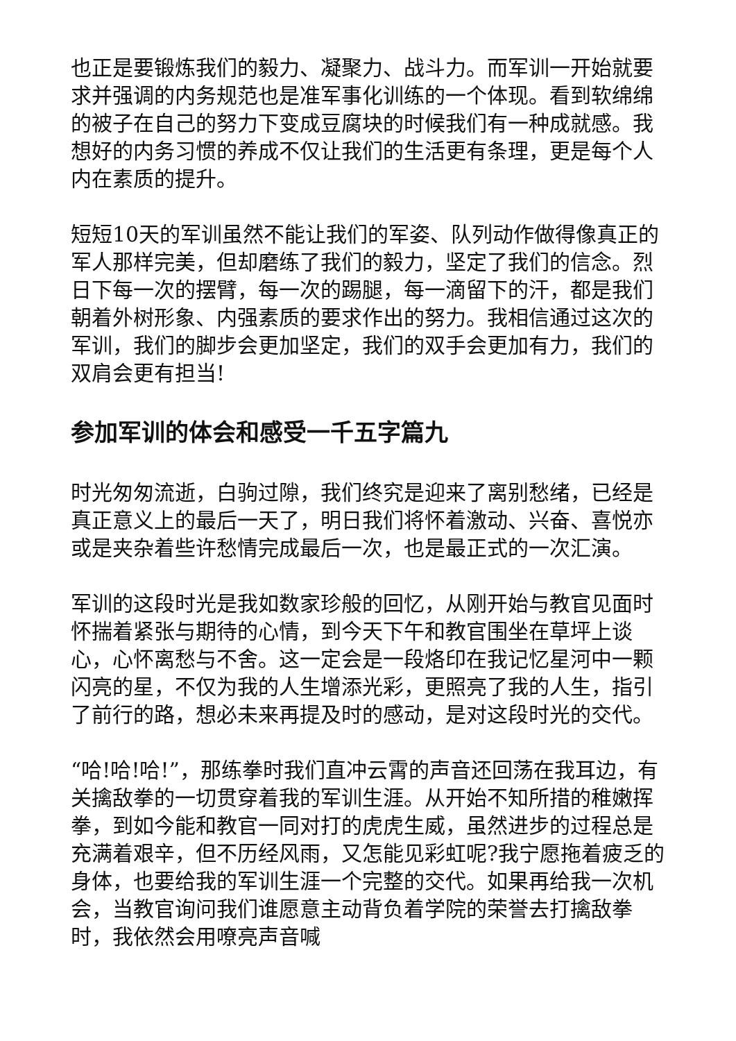也正是要锻炼我们的毅力、凝聚力、战斗力。而军训一开始就要求并强调的内务规范也是准军事化训练的一个体现。看到软绵绵的被子在自己的努力下变成豆腐块的时候我们有一种成就感。我想好的内务习惯的养成不仅让我们的生活更有条理，更是每个人内在素质的提升。
短短10天的军训虽然不能让我们的军姿、队列动作做得像真正的军人那样完美，但却磨练了我们的毅力，坚定了我们的信念。烈日下每一次的摆臂，每一次的踢腿，每一滴留下的汗，都是我们朝着外树形象、内强素质的要求作出的努力。我相信通过这次的军训，我们的脚步会更加坚定，我们的双手会更加有力，我们的双肩会更有担当!
参加军训的体会和感受一千五字篇九
时光匆匆流逝，白驹过隙，我们终究是迎来了离别愁绪，已经是真正意义上的最后一天了，明日我们将怀着激动、兴奋、喜悦亦或是夹杂着些许愁情完成最后一次，也是最正式的一次汇演。
军训的这段时光是我如数家珍般的回忆，从刚开始与教官见面时怀揣着紧张与期待的心情，到今天下午和教官围坐在草坪上谈心，心怀离愁与不舍。这一定会是一段烙印在我记忆星河中一颗闪亮的星，不仅为我的人生增添光彩，更照亮了我的人生，指引了前行的路，想必未来再提及时的感动，是对这段时光的交代。
“哈!哈!哈!”，那练拳时我们直冲云霄的声音还回荡在我耳边，有关擒敌拳的一切贯穿着我的军训生涯。从开始不知所措的稚嫩挥拳，到如今能和教官一同对打的虎虎生威，虽然进步的过程总是充满着艰辛，但不历经风雨，又怎能见彩虹呢?我宁愿拖着疲乏的身体，也要给我的军训生涯一个完整的交代。如果再给我一次机会，当教官询问我们谁愿意主动背负着学院的荣誉去打擒敌拳时，我依然会用嘹亮声音喊